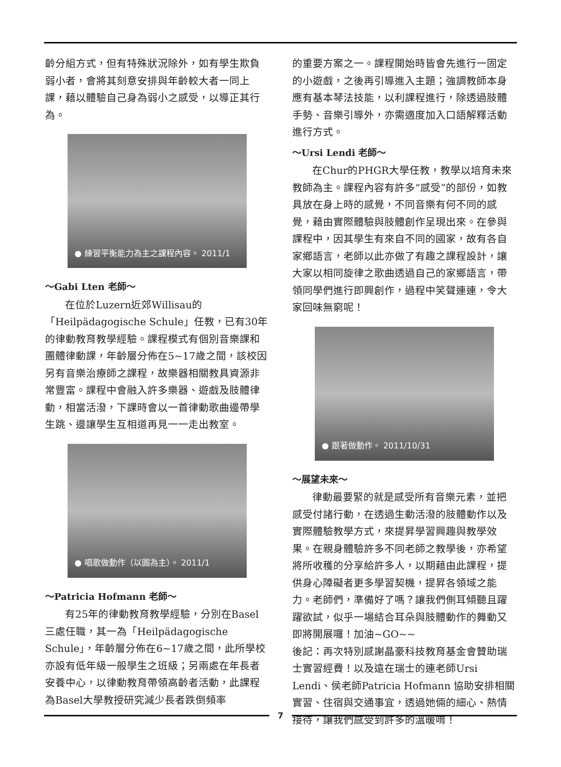齡分組方式，但有特殊狀況除外，如有學生欺負弱小者，會將其刻意安排與年齡較大者一同上課，藉以體驗自己身為弱小之感受，以導正其行為。
● 練習平衡能力為主之課程內容。 2011/1
～Gabi Lten 老師～
在位於Luzern近郊Willisau的「Heilpädagogische Schule」任教，已有30年的律動教育教學經驗。課程模式有個別音樂課和團體律動課，年齡層分佈在5~17歲之間，該校因另有音樂治療師之課程，故樂器相關教具資源非常豐富。課程中會融入許多樂器、遊戲及肢體律動，相當活潑，下課時會以一首律動歌曲邊帶學生跳、邊讓學生互相道再見一一走出教室。
● 唱歌做動作（以圓為主）。 2011/1
～Patricia Hofmann 老師～
有25年的律動教育教學經驗，分別在Basel三處任職，其一為「Heilpädagogische Schule」，年齡層分佈在6~17歲之間，此所學校亦設有低年級一般學生之班級；另兩處在年長者安養中心，以律動教育帶領高齡者活動，此課程為Basel大學教授研究減少長者跌倒頻率
的重要方案之一。課程開始時皆會先進行一固定的小遊戲，之後再引導進入主題；強調教師本身應有基本琴法技能，以利課程進行，除透過肢體手勢、音樂引導外，亦需適度加入口語解釋活動進行方式。
～Ursi Lendi 老師～
在Chur的PHGR大學任教，教學以培育未來教師為主。課程內容有許多“感受”的部份，如教具放在身上時的感覺，不同音樂有何不同的感覺，藉由實際體驗與肢體創作呈現出來。在參與課程中，因其學生有來自不同的國家，故有各自家鄉語言，老師以此亦做了有趣之課程設計，讓大家以相同旋律之歌曲透過自己的家鄉語言，帶領同學們進行即興創作，過程中笑聲連連，令大家回味無窮呢！
● 跟著做動作。 2011/10/31
～展望未來～
律動最要緊的就是感受所有音樂元素，並把感受付諸行動，在透過生動活潑的肢體動作以及實際體驗教學方式，來提昇學習興趣與教學效果。在親身體驗許多不同老師之教學後，亦希望將所收穫的分享給許多人，以期藉由此課程，提供身心障礙者更多學習契機，提昇各領域之能力。老師們，準備好了嗎？讓我們側耳傾聽且躍躍欲試，似乎一場結合耳朵與肢體動作的舞動又即將開展囉！加油~GO~~
後記：再次特別感謝晶豪科技教育基金會贊助瑞士實習經費！以及遠在瑞士的連老師Ursi Lendi、侯老師Patricia Hofmann 協助安排相關實習、住宿與交通事宜，透過她倆的細心、熱情接待，讓我們感受到許多的溫暖唷！
7